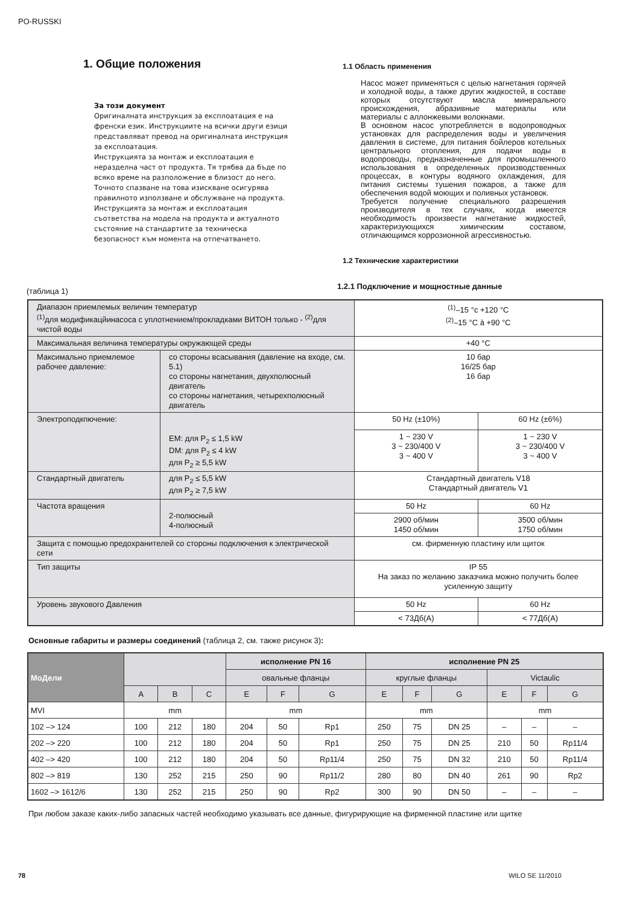PO-RUSSKI
1. Общие положения
За този документ
Оригиналната инструкция за експлоатация е на френски език. Инструкциите на всички други езици представляват превод на оригиналната инструкция за експлоатация.
Инструкцията за монтаж и експлоатация е неразделна част от продукта. Тя трябва да бъде по всяко време на разположение в близост до него. Точното спазване на това изискване осигурява правилното използване и обслужване на продукта.
Инструкцията за монтаж и експлоатация съответства на модела на продукта и актуалното състояние на стандартите за техническа безопасност към момента на отпечатването.
1.1 Область применения
Насос может применяться с целью нагнетания горячей и холодной воды, а также других жидкостей, в составе которых отсутствуют масла минерального происхождения, абразивные материалы или материалы с аллонжевыми волокнами.
В основном насос употребляется в водопроводных установках для распределения воды и увеличения давления в системе, для питания бойлеров котельных центрального отопления, для подачи воды в водопроводы, предназначенные для промышленного использования в определенных производственных процессах, в контуры водяного охлаждения, для питания системы тушения пожаров, а также для обеспечения водой моющих и поливных установок.
Требуется получение специального разрешения производителя в тех случаях, когда имеется необходимость произвести нагнетание жидкостей, характеризующихся химическим составом, отличающимся коррозионной агрессивностью.
1.2 Технические характеристики
(таблица 1) 1.2.1 Подключение и мощностные данные
| Диапазон приемлемых величин температур <sup>(1)</sup> для модификацйинасоса с уплотнением/прокладками ВИТОН только - <sup>(2)</sup>для чистой воды | | <sup>(1)</sup>–15 °c +120 °C <sup>(2)</sup>–15 °C à +90 °C | |
| Максимальная величина температуры окружающей среды | | +40 °C | |
| Максимально приемлемое рабочее давление: | со стороны всасывания (давление на входе, см. 5.1) со стороны нагнетания, двухполюсный двигатель со стороны нагнетания, четырехполюсный двигатель | 10 бар 16/25 бар 16 бар | |
| Электроподкпючение: | EM: для P<sub>2</sub> ≤ 1,5 kW DM: для P<sub>2</sub> ≤ 4 kW для P<sub>2</sub> ≥ 5,5 kW | 50 Hz (±10%) | 60 Hz (±6%) |
| | | 1 ~ 230 V 3 ~ 230/400 V 3 ~ 400 V | 1 ~ 230 V 3 ~ 230/400 V 3 ~ 400 V |
| Стандартный двигатель | для P<sub>2</sub> ≤ 5,5 kW для P<sub>2</sub> ≥ 7,5 kW | Стандартный двигатель V18 Стандартный двигатель V1 | |
| Частота вращения | 2-полюсный 4-полюсный | 50 Hz | 60 Hz |
| | | 2900 об/мин 1450 об/мин | 3500 об/мин 1750 об/мин |
| Защита с помощью предохранителей со стороны подключения к электрической сети | | см. фирменную пластину или щиток | |
| Тип защиты | | IP 55 На заказ по желанию заказчика можно получить более усиленную защиту | |
| Уровень звукового Давления | | 50 Hz | 60 Hz |
| | | < 73Дб(A) | < 77Дб(A) |
Основные габариты и размеры соединений (таблица 2, см. также рисунок 3):
| МоДели | | | | исполнение PN 16 | | | исполнение PN 25 | | | | | |
| --- | --- | --- | --- | --- | --- | --- | --- | --- | --- | --- | --- | --- |
| | | | | овальные фланцы | | | круглые фланцы | | | Victaulic | | |
| | A | B | C | E | F | G | E | F | G | E | F | G |
| MVI | mm | | | mm | | | mm | | | mm | | |
| 102 –> 124 | 100 | 212 | 180 | 204 | 50 | Rp1 | 250 | 75 | DN 25 | – | – | – |
| 202 –> 220 | 100 | 212 | 180 | 204 | 50 | Rp1 | 250 | 75 | DN 25 | 210 | 50 | Rp11/4 |
| 402 –> 420 | 100 | 212 | 180 | 204 | 50 | Rp11/4 | 250 | 75 | DN 32 | 210 | 50 | Rp11/4 |
| 802 –> 819 | 130 | 252 | 215 | 250 | 90 | Rp11/2 | 280 | 80 | DN 40 | 261 | 90 | Rp2 |
| 1602 –> 1612/6 | 130 | 252 | 215 | 250 | 90 | Rp2 | 300 | 90 | DN 50 | – | – | – |
При любом заказе каких-либо запасных частей необходимо указывать все данные, фигурирующие на фирменной пластине или щитке
78 WILO SE 11/2010